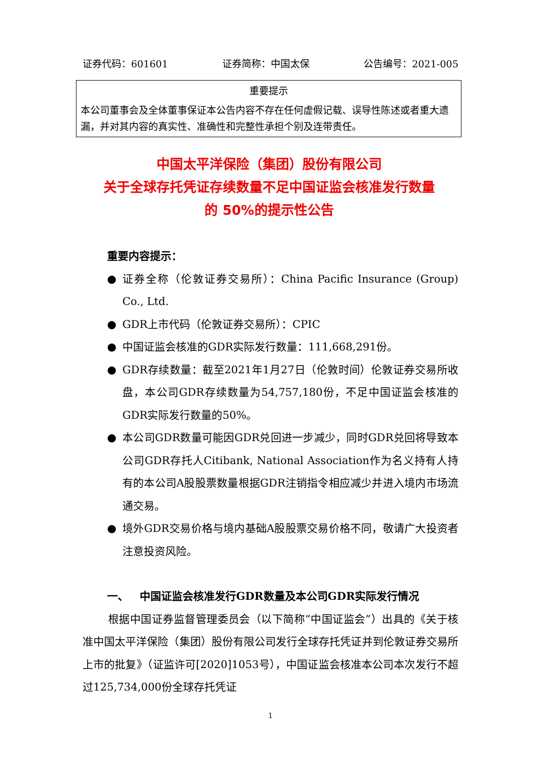证券代码：601601 证券简称：中国太保 公告编号：2021-005
重要提示
本公司董事会及全体董事保证本公告内容不存在任何虚假记载、误导性陈述或者重大遗漏，并对其内容的真实性、准确性和完整性承担个别及连带责任。
中国太平洋保险（集团）股份有限公司
关于全球存托凭证存续数量不足中国证监会核准发行数量
的 50%的提示性公告
重要内容提示：
● 证券全称（伦敦证券交易所）：China Pacific Insurance (Group) Co., Ltd.
● GDR上市代码（伦敦证券交易所）：CPIC
● 中国证监会核准的GDR实际发行数量：111,668,291份。
● GDR存续数量：截至2021年1月27日（伦敦时间）伦敦证券交易所收盘，本公司GDR存续数量为54,757,180份，不足中国证监会核准的GDR实际发行数量的50%。
● 本公司GDR数量可能因GDR兑回进一步减少，同时GDR兑回将导致本公司GDR存托人Citibank, National Association作为名义持有人持有的本公司A股股票数量根据GDR注销指令相应减少并进入境内市场流通交易。
● 境外GDR交易价格与境内基础A股股票交易价格不同，敬请广大投资者注意投资风险。
一、 中国证监会核准发行GDR数量及本公司GDR实际发行情况
根据中国证券监督管理委员会（以下简称“中国证监会”）出具的《关于核准中国太平洋保险（集团）股份有限公司发行全球存托凭证并到伦敦证券交易所上市的批复》（证监许可[2020]1053号），中国证监会核准本公司本次发行不超过125,734,000份全球存托凭证
1